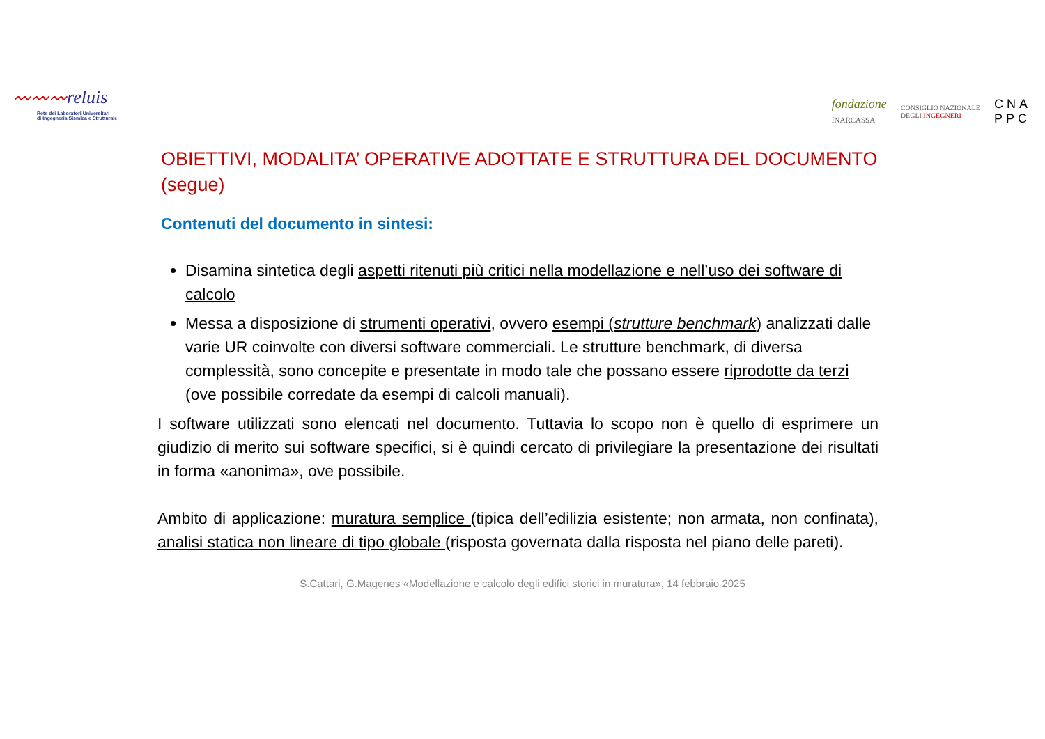〰〰〰reluis
Rete dei Laboratori Universitari
di Ingegneria Sismica e Strutturale
fondazione
INARCASSA
CONSIGLIO NAZIONALE
DEGLI INGEGNERI
CNA
PPC
OBIETTIVI, MODALITA’ OPERATIVE ADOTTATE E STRUTTURA DEL DOCUMENTO (segue)
Contenuti del documento in sintesi:
Disamina sintetica degli aspetti ritenuti più critici nella modellazione e nell’uso dei software di calcolo
Messa a disposizione di strumenti operativi, ovvero esempi (strutture benchmark) analizzati dalle varie UR coinvolte con diversi software commerciali. Le strutture benchmark, di diversa complessità, sono concepite e presentate in modo tale che possano essere riprodotte da terzi (ove possibile corredate da esempi di calcoli manuali).
I software utilizzati sono elencati nel documento. Tuttavia lo scopo non è quello di esprimere un giudizio di merito sui software specifici, si è quindi cercato di privilegiare la presentazione dei risultati in forma «anonima», ove possibile.
Ambito di applicazione: muratura semplice (tipica dell’edilizia esistente; non armata, non confinata), analisi statica non lineare di tipo globale (risposta governata dalla risposta nel piano delle pareti).
S.Cattari, G.Magenes «Modellazione e calcolo degli edifici storici in muratura», 14 febbraio 2025